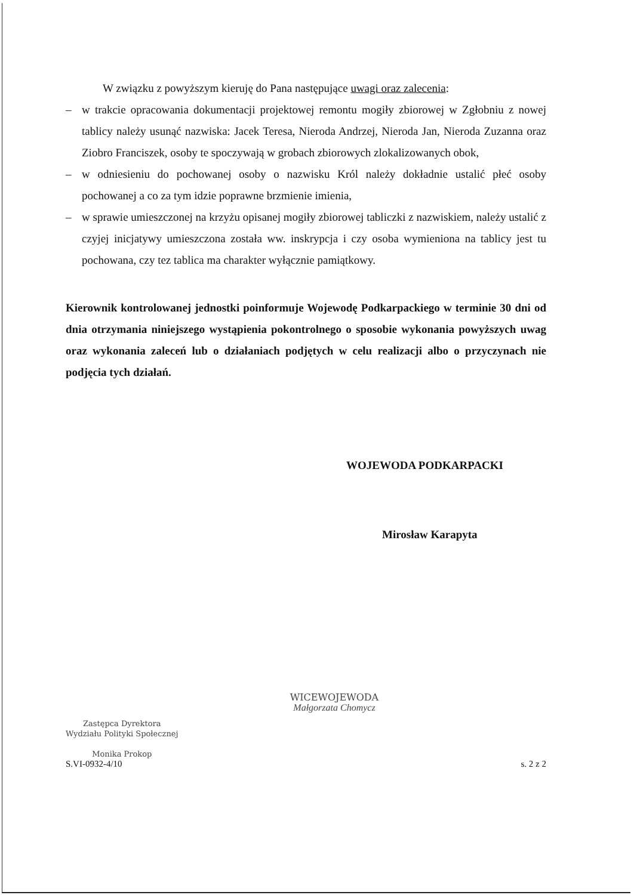W związku z powyższym kieruję do Pana następujące uwagi oraz zalecenia:
– w trakcie opracowania dokumentacji projektowej remontu mogiły zbiorowej w Zgłobniu z nowej tablicy należy usunąć nazwiska: Jacek Teresa, Nieroda Andrzej, Nieroda Jan, Nieroda Zuzanna oraz Ziobro Franciszek, osoby te spoczywają w grobach zbiorowych zlokalizowanych obok,
– w odniesieniu do pochowanej osoby o nazwisku Król należy dokładnie ustalić płeć osoby pochowanej a co za tym idzie poprawne brzmienie imienia,
– w sprawie umieszczonej na krzyżu opisanej mogiły zbiorowej tabliczki z nazwiskiem, należy ustalić z czyjej inicjatywy umieszczona została ww. inskrypcja i czy osoba wymieniona na tablicy jest tu pochowana, czy tez tablica ma charakter wyłącznie pamiątkowy.
Kierownik kontrolowanej jednostki poinformuje Wojewodę Podkarpackiego w terminie 30 dni od dnia otrzymania niniejszego wystąpienia pokontrolnego o sposobie wykonania powyższych uwag oraz wykonania zaleceń lub o działaniach podjętych w celu realizacji albo o przyczynach nie podjęcia tych działań.
WOJEWODA PODKARPACKI
Mirosław Karapyta
WICEWOJEWODA
Małgorzata Chomycz
Zastępca Dyrektora
Wydziału Polityki Społecznej
Monika Prokop
S.VI-0932-4/10
s. 2 z 2